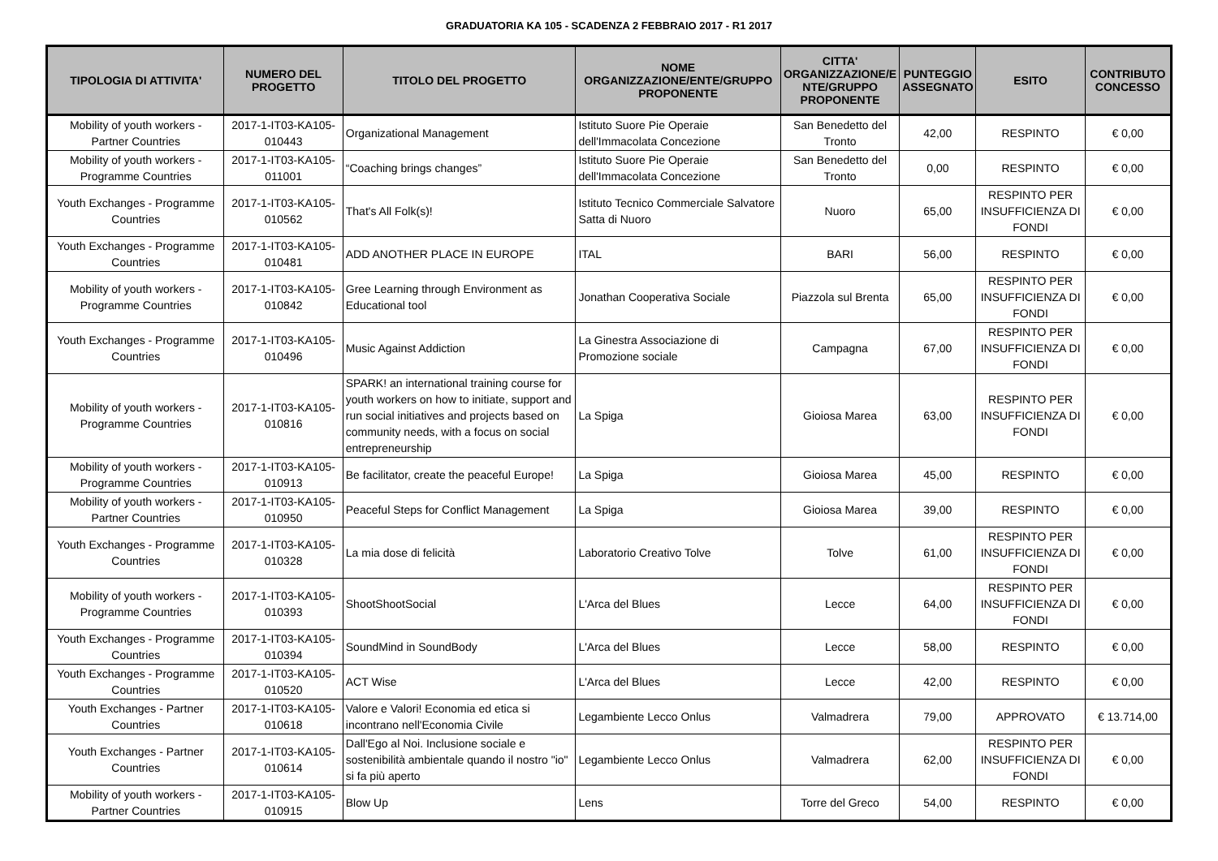GRADUATORIA KA 105 - SCADENZA 2 FEBBRAIO 2017 - R1 2017
| TIPOLOGIA DI ATTIVITA' | NUMERO DEL PROGETTO | TITOLO DEL PROGETTO | NOME ORGANIZZAZIONE/ENTE/GRUPPO PROPONENTE | CITTA' ORGANIZZAZIONE/E NTE/GRUPPO PROPONENTE | PUNTEGGIO ASSEGNATO | ESITO | CONTRIBUTO CONCESSO |
| --- | --- | --- | --- | --- | --- | --- | --- |
| Mobility of youth workers - Partner Countries | 2017-1-IT03-KA105-010443 | Organizational Management | Istituto Suore Pie Operaie dell'Immacolata Concezione | San Benedetto del Tronto | 42,00 | RESPINTO | € 0,00 |
| Mobility of youth workers - Programme Countries | 2017-1-IT03-KA105-011001 | “Coaching brings changes” | Istituto Suore Pie Operaie dell'Immacolata Concezione | San Benedetto del Tronto | 0,00 | RESPINTO | € 0,00 |
| Youth Exchanges - Programme Countries | 2017-1-IT03-KA105-010562 | That's All Folk(s)! | Istituto Tecnico Commerciale Salvatore Satta di Nuoro | Nuoro | 65,00 | RESPINTO PER INSUFFICIENZA DI FONDI | € 0,00 |
| Youth Exchanges - Programme Countries | 2017-1-IT03-KA105-010481 | ADD ANOTHER PLACE IN EUROPE | ITAL | BARI | 56,00 | RESPINTO | € 0,00 |
| Mobility of youth workers - Programme Countries | 2017-1-IT03-KA105-010842 | Gree Learning through Environment as Educational tool | Jonathan Cooperativa Sociale | Piazzola sul Brenta | 65,00 | RESPINTO PER INSUFFICIENZA DI FONDI | € 0,00 |
| Youth Exchanges - Programme Countries | 2017-1-IT03-KA105-010496 | Music Against Addiction | La Ginestra Associazione di Promozione sociale | Campagna | 67,00 | RESPINTO PER INSUFFICIENZA DI FONDI | € 0,00 |
| Mobility of youth workers - Programme Countries | 2017-1-IT03-KA105-010816 | SPARK! an international training course for youth workers on how to initiate, support and run social initiatives and projects based on community needs, with a focus on social entrepreneurship | La Spiga | Gioiosa Marea | 63,00 | RESPINTO PER INSUFFICIENZA DI FONDI | € 0,00 |
| Mobility of youth workers - Programme Countries | 2017-1-IT03-KA105-010913 | Be facilitator, create the peaceful Europe! | La Spiga | Gioiosa Marea | 45,00 | RESPINTO | € 0,00 |
| Mobility of youth workers - Partner Countries | 2017-1-IT03-KA105-010950 | Peaceful Steps for Conflict Management | La Spiga | Gioiosa Marea | 39,00 | RESPINTO | € 0,00 |
| Youth Exchanges - Programme Countries | 2017-1-IT03-KA105-010328 | La mia dose di felicità | Laboratorio Creativo Tolve | Tolve | 61,00 | RESPINTO PER INSUFFICIENZA DI FONDI | € 0,00 |
| Mobility of youth workers - Programme Countries | 2017-1-IT03-KA105-010393 | ShootShootSocial | L'Arca del Blues | Lecce | 64,00 | RESPINTO PER INSUFFICIENZA DI FONDI | € 0,00 |
| Youth Exchanges - Programme Countries | 2017-1-IT03-KA105-010394 | SoundMind in SoundBody | L'Arca del Blues | Lecce | 58,00 | RESPINTO | € 0,00 |
| Youth Exchanges - Programme Countries | 2017-1-IT03-KA105-010520 | ACT Wise | L'Arca del Blues | Lecce | 42,00 | RESPINTO | € 0,00 |
| Youth Exchanges - Partner Countries | 2017-1-IT03-KA105-010618 | Valore e Valori! Economia ed etica si incontrano nell'Economia Civile | Legambiente Lecco Onlus | Valmadrera | 79,00 | APPROVATO | € 13.714,00 |
| Youth Exchanges - Partner Countries | 2017-1-IT03-KA105-010614 | Dall'Ego al Noi. Inclusione sociale e sostenibilità ambientale quando il nostro "io" si fa più aperto | Legambiente Lecco Onlus | Valmadrera | 62,00 | RESPINTO PER INSUFFICIENZA DI FONDI | € 0,00 |
| Mobility of youth workers - Partner Countries | 2017-1-IT03-KA105-010915 | Blow Up | Lens | Torre del Greco | 54,00 | RESPINTO | € 0,00 |